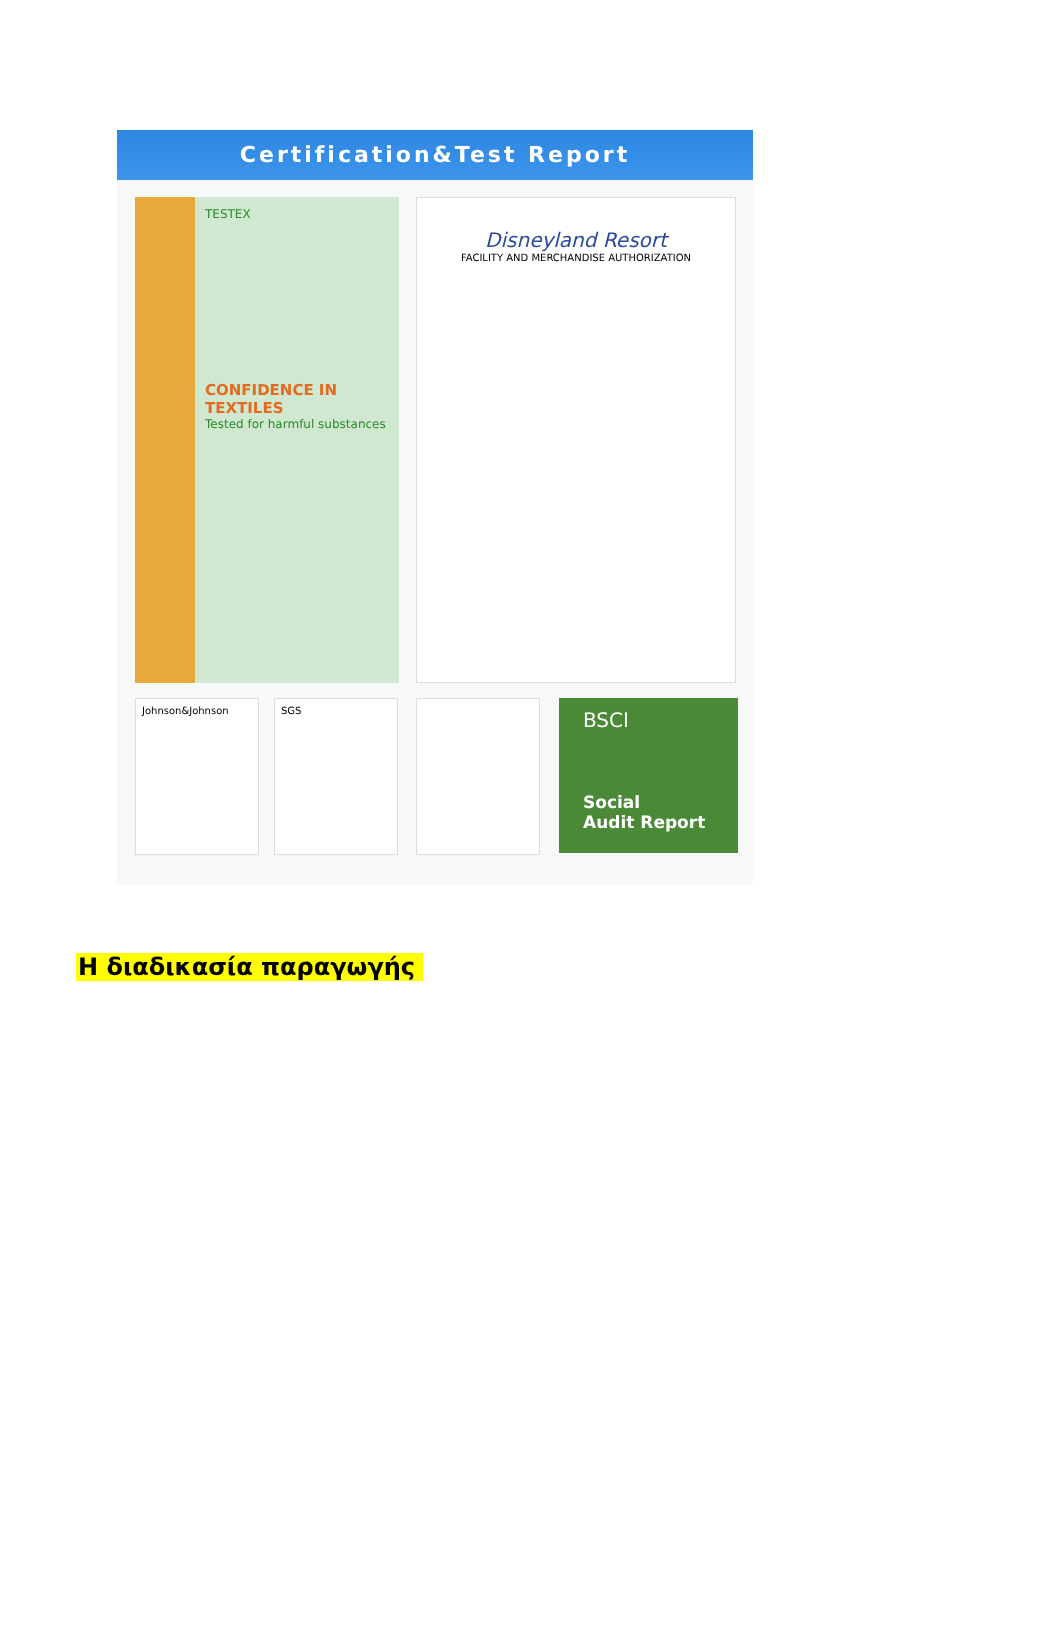Certification&Test Report
TESTEX
CONFIDENCE IN TEXTILES
Tested for harmful substances
Disneyland Resort
FACILITY AND MERCHANDISE AUTHORIZATION
Johnson&Johnson SGS
BSCI
Social
Audit Report
Η διαδικασία παραγωγής